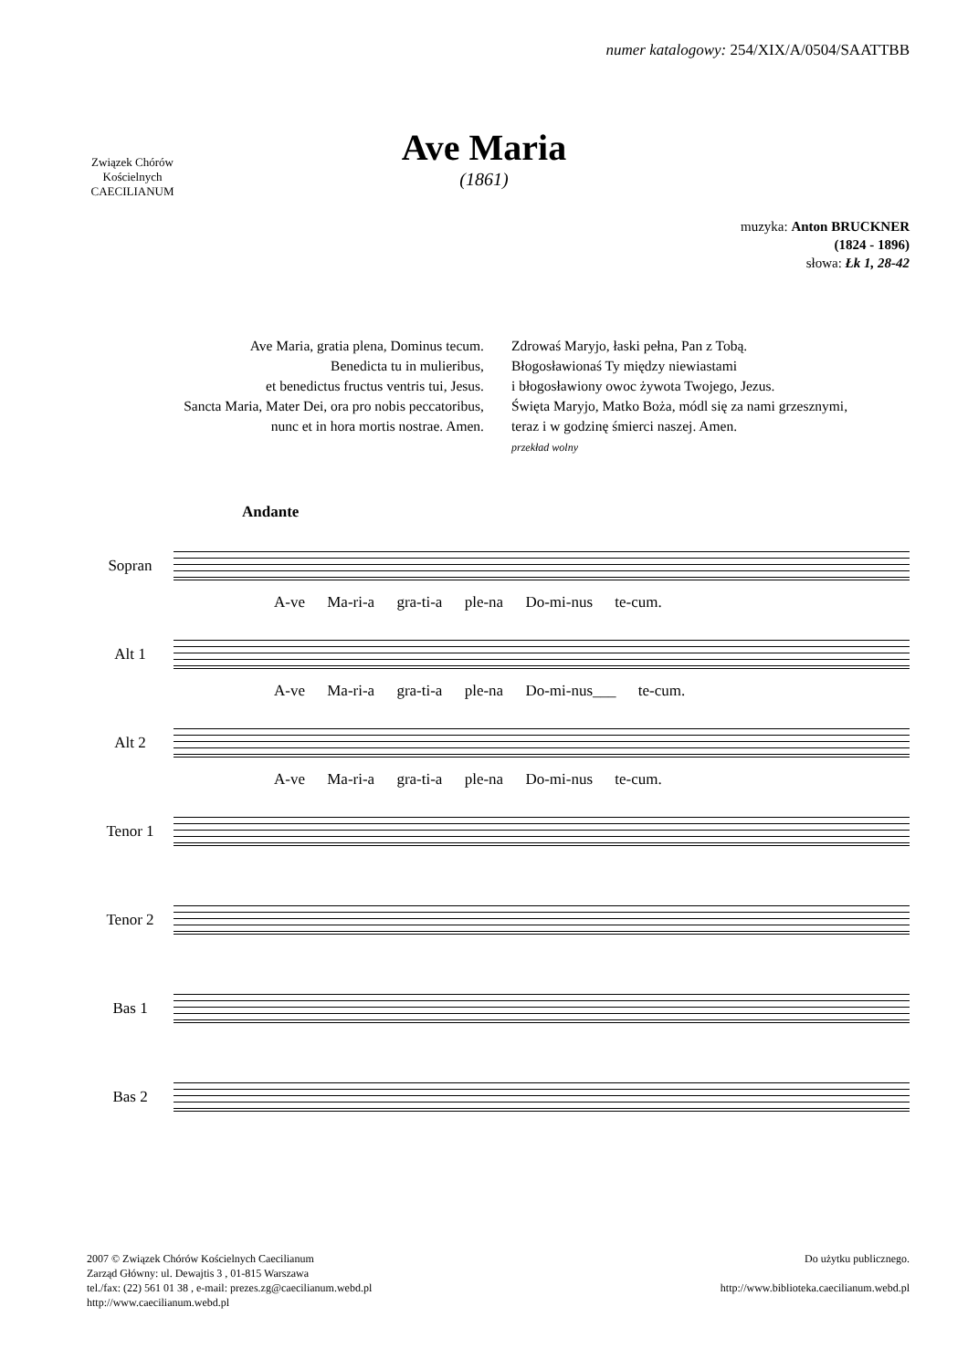Związek Chórów Kościelnych
CAECILIANUM
numer katalogowy: 254/XIX/A/0504/SAATTBB
Ave Maria
(1861)
muzyka: Anton BRUCKNER
(1824 - 1896)
słowa: Łk 1, 28-42
Ave Maria, gratia plena, Dominus tecum.
Benedicta tu in mulieribus,
et benedictus fructus ventris tui, Jesus.
Sancta Maria, Mater Dei, ora pro nobis peccatoribus,
nunc et in hora mortis nostrae. Amen.
Zdrowaś Maryjo, łaski pełna, Pan z Tobą.
Błogosławionaś Ty między niewiastami
i błogosławiony owoc żywota Twojego, Jezus.
Święta Maryjo, Matko Boża, módl się za nami grzesznymi,
teraz i w godzinę śmierci naszej. Amen.
przekład wolny
Andante
Sopran
A-ve Ma-ri-a gra-ti-a ple-na Do-mi-nus te-cum.
Alt 1
A-ve Ma-ri-a gra-ti-a ple-na Do-mi-nus___ te-cum.
Alt 2
A-ve Ma-ri-a gra-ti-a ple-na Do-mi-nus te-cum.
Tenor 1
Tenor 2
Bas 1
Bas 2
2007 © Związek Chórów Kościelnych Caecilianum
Zarząd Główny: ul. Dewajtis 3 , 01-815 Warszawa
tel./fax: (22) 561 01 38 , e-mail: prezes.zg@caecilianum.webd.pl
http://www.caecilianum.webd.pl
Do użytku publicznego.
http://www.biblioteka.caecilianum.webd.pl